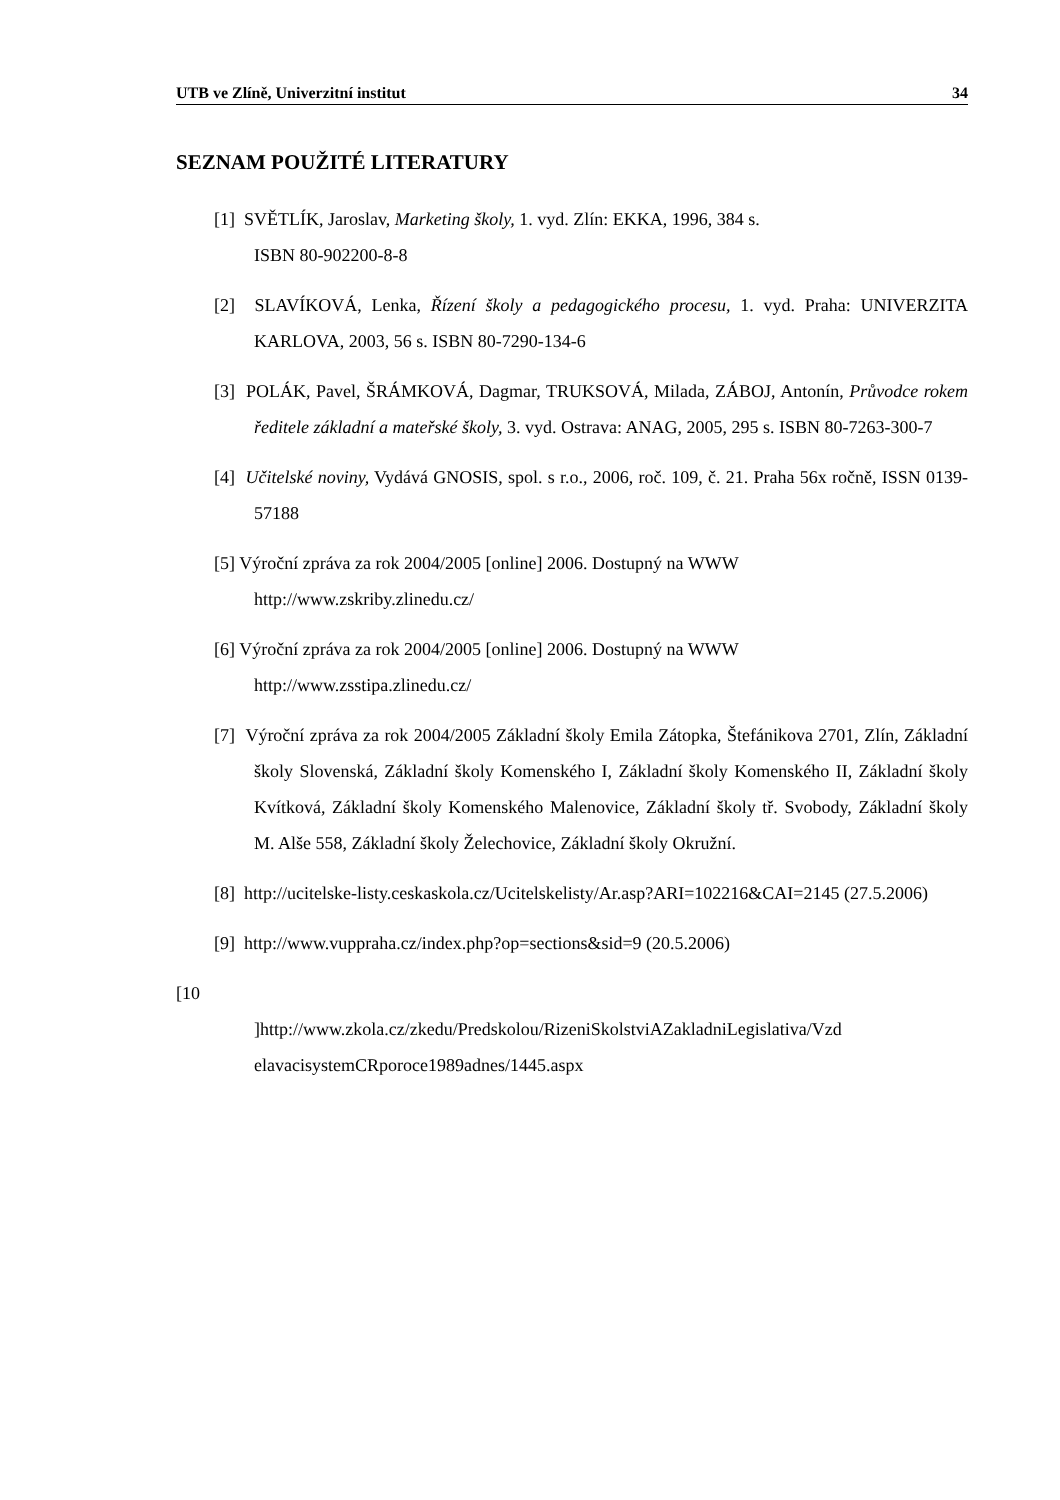UTB ve Zlíně, Univerzitní institut 34
SEZNAM POUŽITÉ LITERATURY
[1] SVĚTLÍK, Jaroslav, Marketing školy, 1. vyd. Zlín: EKKA, 1996, 384 s.
ISBN 80-902200-8-8
[2] SLAVÍKOVÁ, Lenka, Řízení školy a pedagogického procesu, 1. vyd. Praha: UNIVERZITA KARLOVA, 2003, 56 s. ISBN 80-7290-134-6
[3] POLÁK, Pavel, ŠRÁMKOVÁ, Dagmar, TRUKSOVÁ, Milada, ZÁBOJ, Antonín, Průvodce rokem ředitele základní a mateřské školy, 3. vyd. Ostrava: ANAG, 2005, 295 s. ISBN 80-7263-300-7
[4] Učitelské noviny, Vydává GNOSIS, spol. s r.o., 2006, roč. 109, č. 21. Praha 56x ročně, ISSN 0139-57188
[5] Výroční zpráva za rok 2004/2005 [online] 2006. Dostupný na WWW
http://www.zskriby.zlinedu.cz/
[6] Výroční zpráva za rok 2004/2005 [online] 2006. Dostupný na WWW
http://www.zsstipa.zlinedu.cz/
[7] Výroční zpráva za rok 2004/2005 Základní školy Emila Zátopka, Štefánikova 2701, Zlín, Základní školy Slovenská, Základní školy Komenského I, Základní školy Komenského II, Základní školy Kvítková, Základní školy Komenského Malenovice, Základní školy tř. Svobody, Základní školy M. Alše 558, Základní školy Želechovice, Základní školy Okružní.
[8] http://ucitelske-listy.ceskaskola.cz/Ucitelskelisty/Ar.asp?ARI=102216&CAI=2145 (27.5.2006)
[9] http://www.vuppraha.cz/index.php?op=sections&sid=9 (20.5.2006)
[10
]http://www.zkola.cz/zkedu/Predskolou/RizeniSkolstviAZakladniLegislativa/Vzd
elavacisystemCRporoce1989adnes/1445.aspx